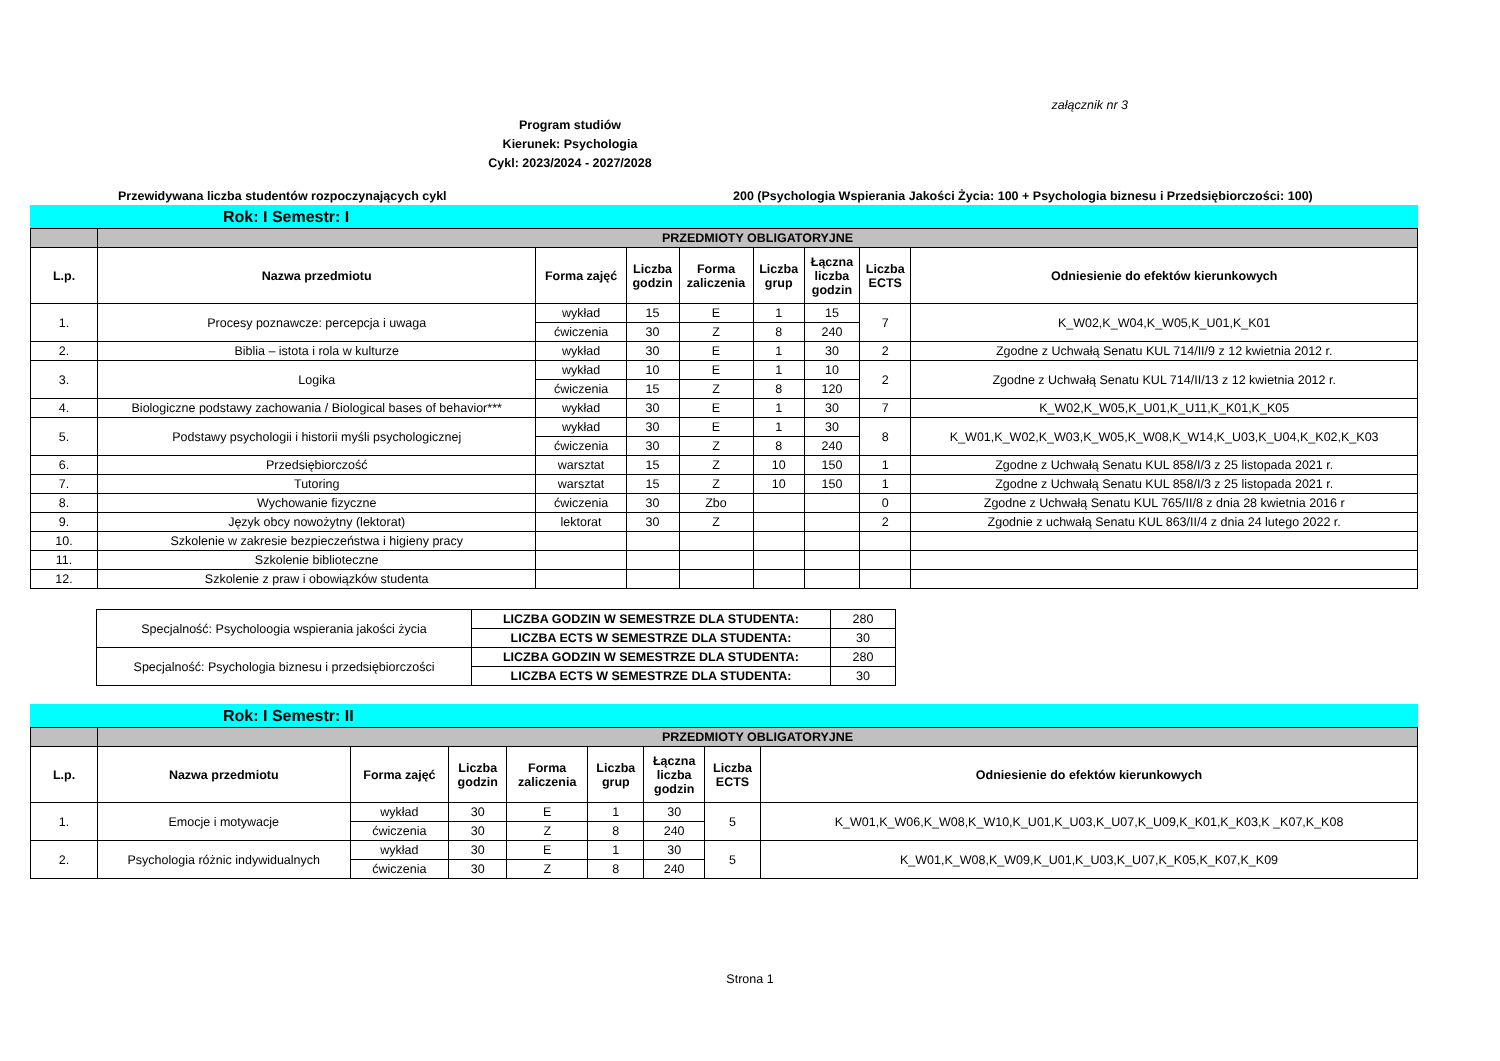załącznik nr 3
Program studiów
Kierunek: Psychologia
Cykl: 2023/2024 - 2027/2028
Przewidywana liczba studentów rozpoczynających cykl 200 (Psychologia Wspierania Jakości Życia: 100 + Psychologia biznesu i Przedsiębiorczości: 100)
Rok: I Semestr: I
| | PRZEDMIOTY OBLIGATORYJNE | | | | | | | |
| L.p. | Nazwa przedmiotu | Forma zajęć | Liczba godzin | Forma zaliczenia | Liczba grup | Łączna liczba godzin | Liczba ECTS | Odniesienie do efektów kierunkowych |
| 1. | Procesy poznawcze: percepcja i uwaga | wykład | 15 | E | 1 | 15 | 7 | K_W02,K_W04,K_W05,K_U01,K_K01 |
| | | ćwiczenia | 30 | Z | 8 | 240 | | |
| 2. | Biblia – istota i rola w kulturze | wykład | 30 | E | 1 | 30 | 2 | Zgodne z Uchwałą Senatu KUL 714/II/9 z 12 kwietnia 2012 r. |
| 3. | Logika | wykład | 10 | E | 1 | 10 | 2 | Zgodne z Uchwałą Senatu KUL 714/II/13 z 12 kwietnia 2012 r. |
| | | ćwiczenia | 15 | Z | 8 | 120 | | |
| 4. | Biologiczne podstawy zachowania / Biological bases of behavior*** | wykład | 30 | E | 1 | 30 | 7 | K_W02,K_W05,K_U01,K_U11,K_K01,K_K05 |
| 5. | Podstawy psychologii i historii myśli psychologicznej | wykład | 30 | E | 1 | 30 | 8 | K_W01,K_W02,K_W03,K_W05,K_W08,K_W14,K_U03,K_U04,K_K02,K_K03 |
| | | ćwiczenia | 30 | Z | 8 | 240 | | |
| 6. | Przedsiębiorczość | warsztat | 15 | Z | 10 | 150 | 1 | Zgodne z Uchwałą Senatu KUL 858/I/3 z 25 listopada 2021 r. |
| 7. | Tutoring | warsztat | 15 | Z | 10 | 150 | 1 | Zgodne z Uchwałą Senatu KUL 858/I/3 z 25 listopada 2021 r. |
| 8. | Wychowanie fizyczne | ćwiczenia | 30 | Zbo | | | 0 | Zgodne z Uchwałą Senatu KUL 765/II/8 z dnia 28 kwietnia 2016 r |
| 9. | Język obcy nowożytny (lektorat) | lektorat | 30 | Z | | | 2 | Zgodnie z uchwałą Senatu KUL 863/II/4 z dnia 24 lutego 2022 r. |
| 10. | Szkolenie w zakresie bezpieczeństwa i higieny pracy | | | | | | | |
| 11. | Szkolenie biblioteczne | | | | | | | |
| 12. | Szkolenie z praw i obowiązków studenta | | | | | | | |
| Specjalność: Psycholoogia wspierania jakości życia | LICZBA GODZIN W SEMESTRZE DLA STUDENTA: | 280 |
| | LICZBA ECTS W SEMESTRZE DLA STUDENTA: | 30 |
| Specjalność: Psychologia biznesu i przedsiębiorczości | LICZBA GODZIN W SEMESTRZE DLA STUDENTA: | 280 |
| | LICZBA ECTS W SEMESTRZE DLA STUDENTA: | 30 |
Rok: I Semestr: II
| | PRZEDMIOTY OBLIGATORYJNE | | | | | | | |
| L.p. | Nazwa przedmiotu | Forma zajęć | Liczba godzin | Forma zaliczenia | Liczba grup | Łączna liczba godzin | Liczba ECTS | Odniesienie do efektów kierunkowych |
| 1. | Emocje i motywacje | wykład | 30 | E | 1 | 30 | 5 | K_W01,K_W06,K_W08,K_W10,K_U01,K_U03,K_U07,K_U09,K_K01,K_K03,K _K07,K_K08 |
| | | ćwiczenia | 30 | Z | 8 | 240 | | |
| 2. | Psychologia różnic indywidualnych | wykład | 30 | E | 1 | 30 | 5 | K_W01,K_W08,K_W09,K_U01,K_U03,K_U07,K_K05,K_K07,K_K09 |
| | | ćwiczenia | 30 | Z | 8 | 240 | | |
Strona 1